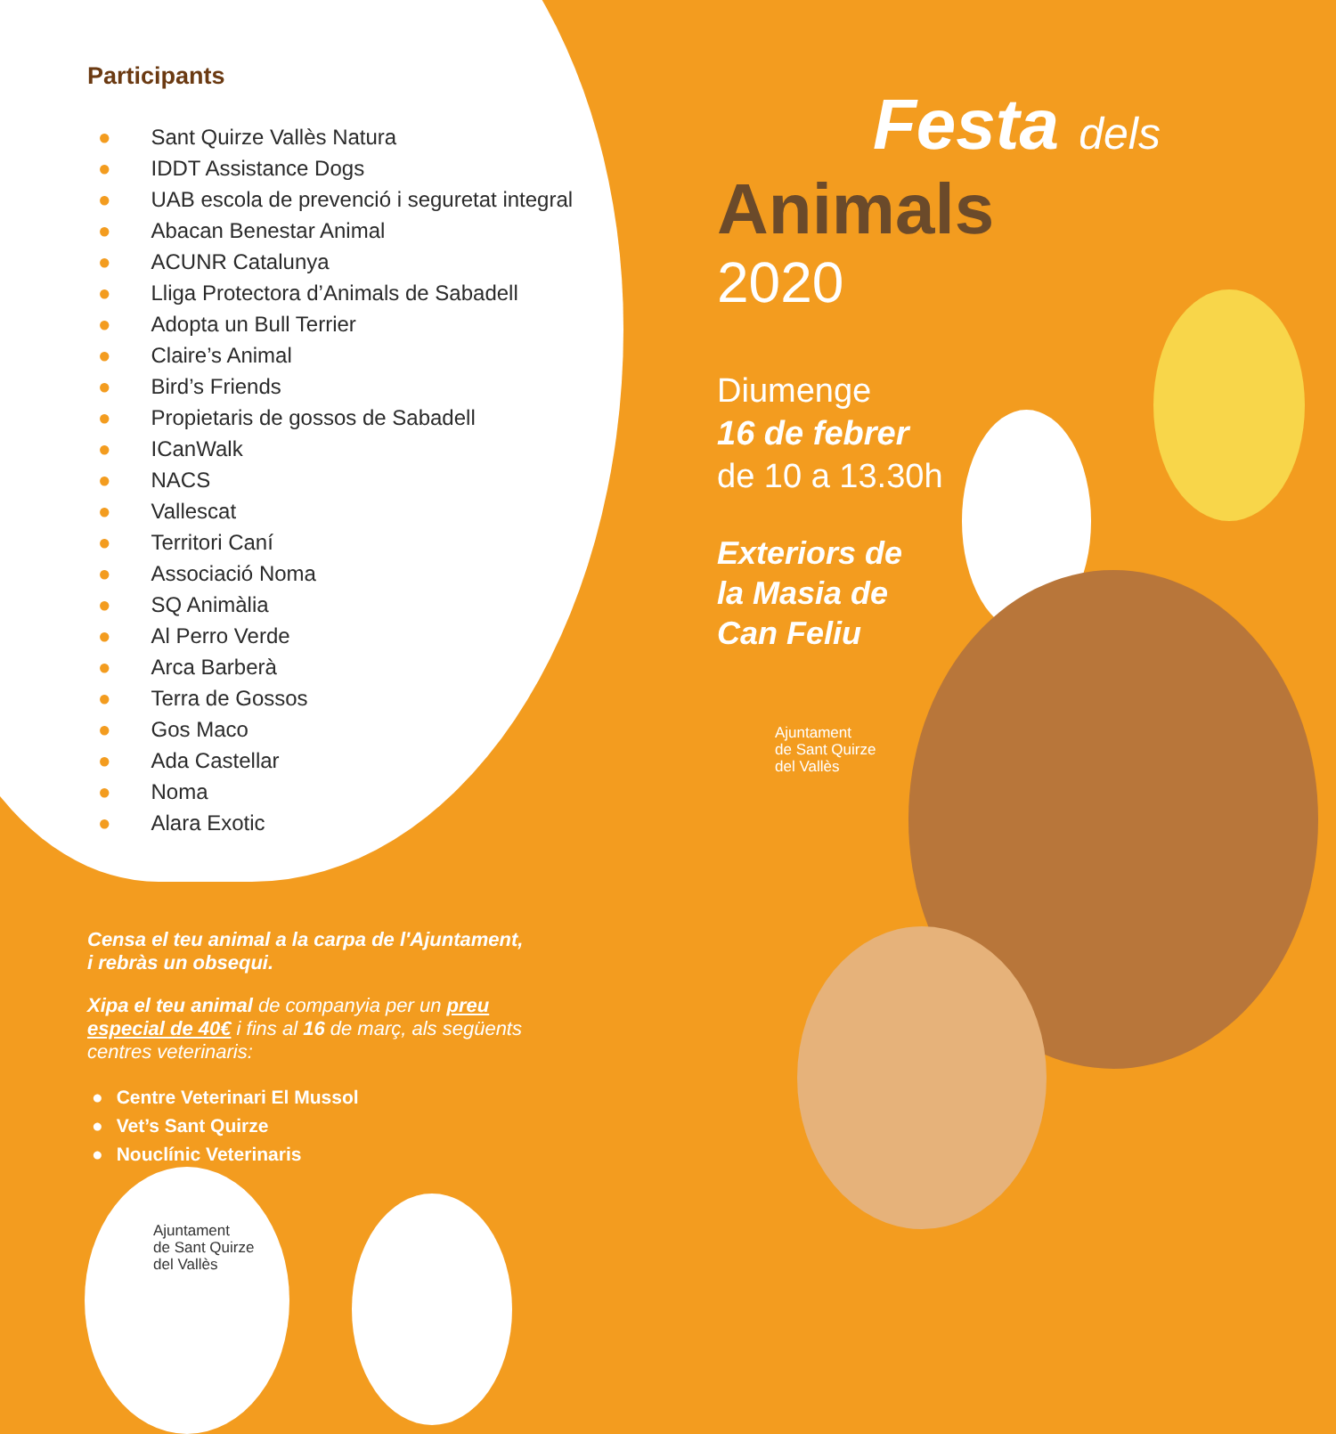Participants
● Sant Quirze Vallès Natura
● IDDT Assistance Dogs
● UAB escola de prevenció i seguretat integral
● Abacan Benestar Animal
● ACUNR Catalunya
● Lliga Protectora d’Animals de Sabadell
● Adopta un Bull Terrier
● Claire’s Animal
● Bird’s Friends
● Propietaris de gossos de Sabadell
● ICanWalk
● NACS
● Vallescat
● Territori Caní
● Associació Noma
● SQ Animàlia
● Al Perro Verde
● Arca Barberà
● Terra de Gossos
● Gos Maco
● Ada Castellar
● Noma
● Alara Exotic
Censa el teu animal a la carpa de l'Ajuntament, i rebràs un obsequi.
Xipa el teu animal de companyia per un preu especial de 40€ i fins al 16 de març, als següents centres veterinaris:
● Centre Veterinari El Mussol
● Vet’s Sant Quirze
● Nouclínic Veterinaris
Ajuntament
de Sant Quirze
del Vallès
Festa dels
Animals
2020
Diumenge
16 de febrer
de 10 a 13.30h
Exteriors de
la Masia de
Can Feliu
Ajuntament
de Sant Quirze
del Vallès